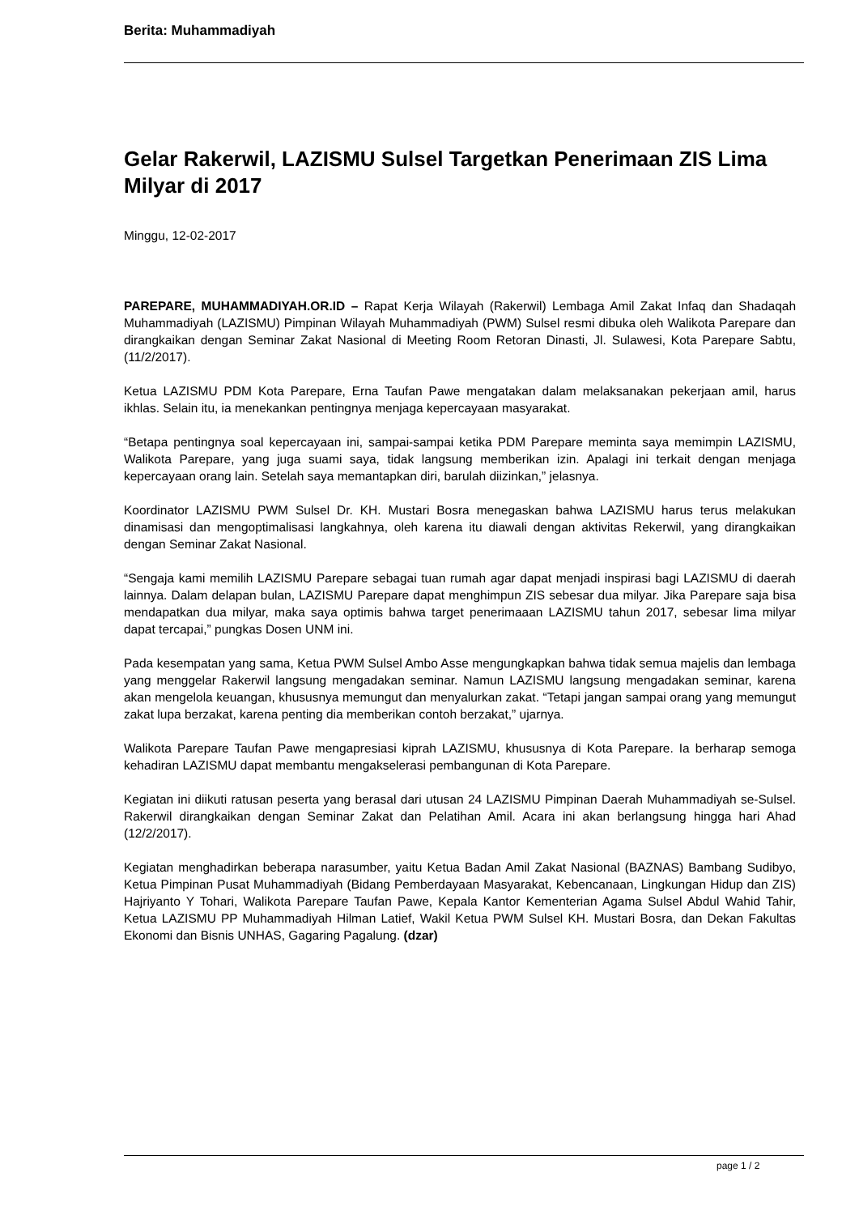Berita: Muhammadiyah
Gelar Rakerwil, LAZISMU Sulsel Targetkan Penerimaan ZIS Lima Milyar di 2017
Minggu, 12-02-2017
PAREPARE, MUHAMMADIYAH.OR.ID – Rapat Kerja Wilayah (Rakerwil) Lembaga Amil Zakat Infaq dan Shadaqah Muhammadiyah (LAZISMU) Pimpinan Wilayah Muhammadiyah (PWM) Sulsel resmi dibuka oleh Walikota Parepare dan dirangkaikan dengan Seminar Zakat Nasional di Meeting Room Retoran Dinasti, Jl. Sulawesi, Kota Parepare Sabtu, (11/2/2017).
Ketua LAZISMU PDM Kota Parepare, Erna Taufan Pawe mengatakan dalam melaksanakan pekerjaan amil, harus ikhlas. Selain itu, ia menekankan pentingnya menjaga kepercayaan masyarakat.
“Betapa pentingnya soal kepercayaan ini, sampai-sampai ketika PDM Parepare meminta saya memimpin LAZISMU, Walikota Parepare, yang juga suami saya, tidak langsung memberikan izin. Apalagi ini terkait dengan menjaga kepercayaan orang lain. Setelah saya memantapkan diri, barulah diizinkan,” jelasnya.
Koordinator LAZISMU PWM Sulsel Dr. KH. Mustari Bosra menegaskan bahwa LAZISMU harus terus melakukan dinamisasi dan mengoptimalisasi langkahnya, oleh karena itu diawali dengan aktivitas Rekerwil, yang dirangkaikan dengan Seminar Zakat Nasional.
“Sengaja kami memilih LAZISMU Parepare sebagai tuan rumah agar dapat menjadi inspirasi bagi LAZISMU di daerah lainnya. Dalam delapan bulan, LAZISMU Parepare dapat menghimpun ZIS sebesar dua milyar. Jika Parepare saja bisa mendapatkan dua milyar, maka saya optimis bahwa target penerimaaan LAZISMU tahun 2017, sebesar lima milyar dapat tercapai,” pungkas Dosen UNM ini.
Pada kesempatan yang sama, Ketua PWM Sulsel Ambo Asse mengungkapkan bahwa tidak semua majelis dan lembaga yang menggelar Rakerwil langsung mengadakan seminar. Namun LAZISMU langsung mengadakan seminar, karena akan mengelola keuangan, khususnya memungut dan menyalurkan zakat. “Tetapi jangan sampai orang yang memungut zakat lupa berzakat, karena penting dia memberikan contoh berzakat,” ujarnya.
Walikota Parepare Taufan Pawe mengapresiasi kiprah LAZISMU, khususnya di Kota Parepare. Ia berharap semoga kehadiran LAZISMU dapat membantu mengakselerasi pembangunan di Kota Parepare.
Kegiatan ini diikuti ratusan peserta yang berasal dari utusan 24 LAZISMU Pimpinan Daerah Muhammadiyah se-Sulsel. Rakerwil dirangkaikan dengan Seminar Zakat dan Pelatihan Amil. Acara ini akan berlangsung hingga hari Ahad (12/2/2017).
Kegiatan menghadirkan beberapa narasumber, yaitu Ketua Badan Amil Zakat Nasional (BAZNAS) Bambang Sudibyo, Ketua Pimpinan Pusat Muhammadiyah (Bidang Pemberdayaan Masyarakat, Kebencanaan, Lingkungan Hidup dan ZIS) Hajriyanto Y Tohari, Walikota Parepare Taufan Pawe, Kepala Kantor Kementerian Agama Sulsel Abdul Wahid Tahir, Ketua LAZISMU PP Muhammadiyah Hilman Latief, Wakil Ketua PWM Sulsel KH. Mustari Bosra, dan Dekan Fakultas Ekonomi dan Bisnis UNHAS, Gagaring Pagalung. (dzar)
page 1 / 2